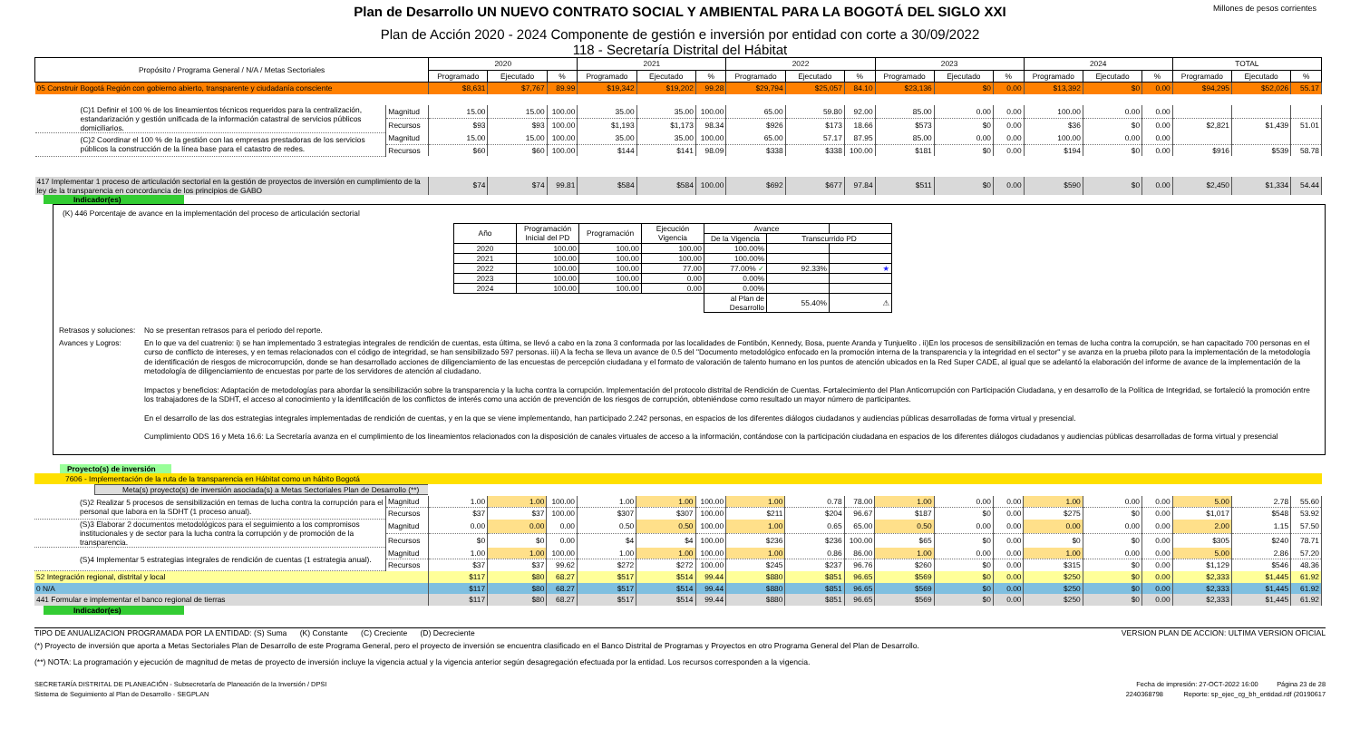Plan de Desarrollo UN NUEVO CONTRATO SOCIAL Y AMBIENTAL PARA LA BOGOTÁ DEL SIGLO XXI
Millones de pesos corrientes
Plan de Acción 2020 - 2024 Componente de gestión e inversión por entidad con corte a 30/09/2022
118 - Secretaría Distrital del Hábitat
| Propósito / Programa General / N/A / Metas Sectoriales | | 2020 | | | 2021 | | | 2022 | | | 2023 | | | 2024 | | | TOTAL | | |
| --- | --- | --- | --- | --- | --- | --- | --- | --- | --- | --- | --- | --- | --- | --- | --- | --- | --- | --- | --- |
| | | Programado | Ejecutado | % | Programado | Ejecutado | % | Programado | Ejecutado | % | Programado | Ejecutado | % | Programado | Ejecutado | % | Programado | Ejecutado | % |
| 05 Construir Bogotá Región con gobierno abierto, transparente y ciudadanía consciente | | $8,631 | $7,767 | 89.99 | $19,342 | $19,202 | 99.28 | $29,794 | $25,057 | 84.10 | $23,136 | $0 | 0.00 | $13,392 | $0 | 0.00 | $94,295 | $52,026 | 55.17 |
| (C)1 Definir el 100 % de los lineamientos técnicos requeridos para la centralización, estandarización y gestión unificada de la información catastral de servicios públicos domiciliarios. | Magnitud | 15.00 | 15.00 | 100.00 | 35.00 | 35.00 | 100.00 | 65.00 | 59.80 | 92.00 | 85.00 | 0.00 | 0.00 | 100.00 | 0.00 | 0.00 | | | |
| | Recursos | $93 | $93 | 100.00 | $1,193 | $1,173 | 98.34 | $926 | $173 | 18.66 | $573 | $0 | 0.00 | $36 | $0 | 0.00 | $2,821 | $1,439 | 51.01 |
| (C)2 Coordinar el 100 % de la gestión con las empresas prestadoras de los servicios públicos la construcción de la línea base para el catastro de redes. | Magnitud | 15.00 | 15.00 | 100.00 | 35.00 | 35.00 | 100.00 | 65.00 | 57.17 | 87.95 | 85.00 | 0.00 | 0.00 | 100.00 | 0.00 | 0.00 | | | |
| | Recursos | $60 | $60 | 100.00 | $144 | $141 | 98.09 | $338 | $338 | 100.00 | $181 | $0 | 0.00 | $194 | $0 | 0.00 | $916 | $539 | 58.78 |
| 417 Implementar 1 proceso de articulación sectorial en la gestión de proyectos de inversión en cumplimiento de la ley de la transparencia en concordancia de los principios de GABO | | $74 | $74 | 99.81 | $584 | $584 | 100.00 | $692 | $677 | 97.84 | $511 | $0 | 0.00 | $590 | $0 | 0.00 | $2,450 | $1,334 | 54.44 |
Indicador(es)
(K) 446 Porcentaje de avance en la implementación del proceso de articulación sectorial
| Año | Programación Inicial del PD | Programación | Ejecución Vigencia | Avance | | |
| --- | --- | --- | --- | --- | --- | --- |
| | | | | De la Vigencia | Transcurrido PD | |
| 2020 | 100.00 | 100.00 | 100.00 | 100.00% | | |
| 2021 | 100.00 | 100.00 | 100.00 | 100.00% | | |
| 2022 | 100.00 | 100.00 | 77.00 | 77.00% ✓ | 92.33% | ★ |
| 2023 | 100.00 | 100.00 | 0.00 | 0.00% | | |
| 2024 | 100.00 | 100.00 | 0.00 | 0.00% | | |
| | | | | al Plan de Desarrollo | 55.40% | ⚠ |
Retrasos y soluciones:
No se presentan retrasos para el periodo del reporte.
Avances y Logros:
En lo que va del cuatrenio: i) se han implementado 3 estrategias integrales de rendición de cuentas, esta última, se llevó a cabo en la zona 3 conformada por las localidades de Fontibón, Kennedy, Bosa, puente Aranda y Tunjuelito . ii)En los procesos de sensibilización en temas de lucha contra la corrupción, se han capacitado 700 personas en el curso de conflicto de intereses, y en temas relacionados con el código de integridad, se han sensibilizado 597 personas. iii) A la fecha se lleva un avance de 0.5 del "Documento metodológico enfocado en la promoción interna de la transparencia y la integridad en el sector" y se avanza en la prueba piloto para la implementación de la metodología de identificación de riesgos de microcorrupción, donde se han desarrollado acciones de diligenciamiento de las encuestas de percepción ciudadana y el formato de valoración de talento humano en los puntos de atención ubicados en la Red Super CADE, al igual que se adelantó la elaboración del informe de avance de la implementación de la metodología de diligenciamiento de encuestas por parte de los servidores de atención al ciudadano.
Impactos y beneficios: Adaptación de metodologías para abordar la sensibilización sobre la transparencia y la lucha contra la corrupción. Implementación del protocolo distrital de Rendición de Cuentas. Fortalecimiento del Plan Anticorrupción con Participación Ciudadana, y en desarrollo de la Política de Integridad, se fortaleció la promoción entre los trabajadores de la SDHT, el acceso al conocimiento y la identificación de los conflictos de interés como una acción de prevención de los riesgos de corrupción, obteniéndose como resultado un mayor número de participantes.
En el desarrollo de las dos estrategias integrales implementadas de rendición de cuentas, y en la que se viene implementando, han participado 2.242 personas, en espacios de los diferentes diálogos ciudadanos y audiencias públicas desarrolladas de forma virtual y presencial.
Cumplimiento ODS 16 y Meta 16.6: La Secretaría avanza en el cumplimiento de los lineamientos relacionados con la disposición de canales virtuales de acceso a la información, contándose con la participación ciudadana en espacios de los diferentes diálogos ciudadanos y audiencias públicas desarrolladas de forma virtual y presencial
Proyecto(s) de inversión
| 7606 - Implementación de la ruta de la transparencia en Hábitat como un hábito Bogotá | | | | | | | | | | | | | | | | | | | |
| Meta(s) proyecto(s) de inversión asociada(s) a Metas Sectoriales Plan de Desarrollo (**) | | | | | | | | | | | | | | | | | | | |
| (S)2 Realizar 5 procesos de sensibilización en temas de lucha contra la corrupción para el personal que labora en la SDHT (1 proceso anual). | Magnitud | 1.00 | 1.00 | 100.00 | 1.00 | 1.00 | 100.00 | 1.00 | 0.78 | 78.00 | 1.00 | 0.00 | 0.00 | 1.00 | 0.00 | 0.00 | 5.00 | 2.78 | 55.60 |
| | Recursos | $37 | $37 | 100.00 | $307 | $307 | 100.00 | $211 | $204 | 96.67 | $187 | $0 | 0.00 | $275 | $0 | 0.00 | $1,017 | $548 | 53.92 |
| (S)3 Elaborar 2 documentos metodológicos para el seguimiento a los compromisos institucionales y de sector para la lucha contra la corrupción y de promoción de la transparencia. | Magnitud | 0.00 | 0.00 | 0.00 | 0.50 | 0.50 | 100.00 | 1.00 | 0.65 | 65.00 | 0.50 | 0.00 | 0.00 | 0.00 | 0.00 | 0.00 | 2.00 | 1.15 | 57.50 |
| | Recursos | $0 | $0 | 0.00 | $4 | $4 | 100.00 | $236 | $236 | 100.00 | $65 | $0 | 0.00 | $0 | $0 | 0.00 | $305 | $240 | 78.71 |
| (S)4 Implementar 5 estrategias integrales de rendición de cuentas (1 estrategia anual). | Magnitud | 1.00 | 1.00 | 100.00 | 1.00 | 1.00 | 100.00 | 1.00 | 0.86 | 86.00 | 1.00 | 0.00 | 0.00 | 1.00 | 0.00 | 0.00 | 5.00 | 2.86 | 57.20 |
| | Recursos | $37 | $37 | 99.62 | $272 | $272 | 100.00 | $245 | $237 | 96.76 | $260 | $0 | 0.00 | $315 | $0 | 0.00 | $1,129 | $546 | 48.36 |
| 52 Integración regional, distrital y local | | $117 | $80 | 68.27 | $517 | $514 | 99.44 | $880 | $851 | 96.65 | $569 | $0 | 0.00 | $250 | $0 | 0.00 | $2,333 | $1,445 | 61.92 |
| 0 N/A | | $117 | $80 | 68.27 | $517 | $514 | 99.44 | $880 | $851 | 96.65 | $569 | $0 | 0.00 | $250 | $0 | 0.00 | $2,333 | $1,445 | 61.92 |
| 441 Formular e implementar el banco regional de tierras | | $117 | $80 | 68.27 | $517 | $514 | 99.44 | $880 | $851 | 96.65 | $569 | $0 | 0.00 | $250 | $0 | 0.00 | $2,333 | $1,445 | 61.92 |
Indicador(es)
TIPO DE ANUALIZACION PROGRAMADA POR LA ENTIDAD: (S) Suma (K) Constante (C) Creciente (D) Decreciente VERSION PLAN DE ACCION: ULTIMA VERSION OFICIAL
(*) Proyecto de inversión que aporta a Metas Sectoriales Plan de Desarrollo de este Programa General, pero el proyecto de inversión se encuentra clasificado en el Banco Distrital de Programas y Proyectos en otro Programa General del Plan de Desarrollo.
(**) NOTA: La programación y ejecución de magnitud de metas de proyecto de inversión incluye la vigencia actual y la vigencia anterior según desagregación efectuada por la entidad. Los recursos corresponden a la vigencia.
SECRETARÍA DISTRITAL DE PLANEACIÓN - Subsecretaría de Planeación de la Inversión / DPSI
Sistema de Seguimiento al Plan de Desarrollo - SEGPLAN
Fecha de impresión: 27-OCT-2022 16:00 Página 23 de 28
2240368798 Reporte: sp_ejec_cg_bh_entidad.rdf (20190617